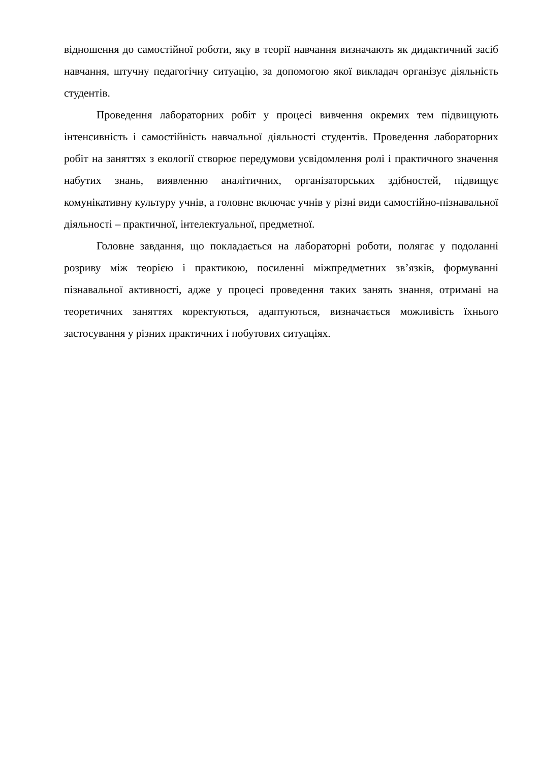відношення до самостійної роботи, яку в теорії навчання визначають як дидактичний засіб навчання, штучну педагогічну ситуацію, за допомогою якої викладач організує діяльність студентів.
Проведення лабораторних робіт у процесі вивчення окремих тем підвищують інтенсивність і самостійність навчальної діяльності студентів. Проведення лабораторних робіт на заняттях з екології створює передумови усвідомлення ролі і практичного значення набутих знань, виявленню аналітичних, організаторських здібностей, підвищує комунікативну культуру учнів, а головне включає учнів у різні види самостійно-пізнавальної діяльності – практичної, інтелектуальної, предметної.
Головне завдання, що покладається на лабораторні роботи, полягає у подоланні розриву між теорією і практикою, посиленні міжпредметних зв’язків, формуванні пізнавальної активності, адже у процесі проведення таких занять знання, отримані на теоретичних заняттях коректуються, адаптуються, визначається можливість їхнього застосування у різних практичних і побутових ситуаціях.